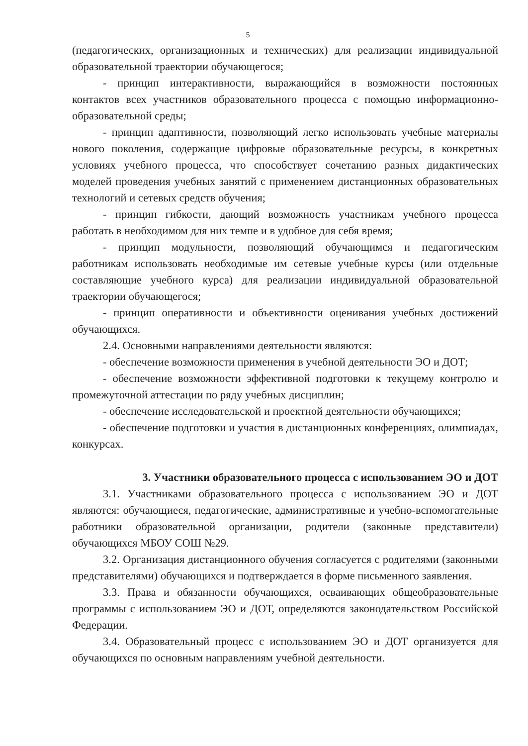5
(педагогических, организационных и технических) для реализации индивидуальной образовательной траектории обучающегося;
- принцип интерактивности, выражающийся в возможности постоянных контактов всех участников образовательного процесса с помощью информационно-образовательной среды;
- принцип адаптивности, позволяющий легко использовать учебные материалы нового поколения, содержащие цифровые образовательные ресурсы, в конкретных условиях учебного процесса, что способствует сочетанию разных дидактических моделей проведения учебных занятий с применением дистанционных образовательных технологий и сетевых средств обучения;
- принцип гибкости, дающий возможность участникам учебного процесса работать в необходимом для них темпе и в удобное для себя время;
- принцип модульности, позволяющий обучающимся и педагогическим работникам использовать необходимые им сетевые учебные курсы (или отдельные составляющие учебного курса) для реализации индивидуальной образовательной траектории обучающегося;
- принцип оперативности и объективности оценивания учебных достижений обучающихся.
2.4. Основными направлениями деятельности являются:
- обеспечение возможности применения в учебной деятельности ЭО и ДОТ;
- обеспечение возможности эффективной подготовки к текущему контролю и промежуточной аттестации по ряду учебных дисциплин;
- обеспечение исследовательской и проектной деятельности обучающихся;
- обеспечение подготовки и участия в дистанционных конференциях, олимпиадах, конкурсах.
3. Участники образовательного процесса с использованием ЭО и ДОТ
3.1. Участниками образовательного процесса с использованием ЭО и ДОТ являются: обучающиеся, педагогические, административные и учебно-вспомогательные работники образовательной организации, родители (законные представители) обучающихся МБОУ СОШ №29.
3.2. Организация дистанционного обучения согласуется с родителями (законными представителями) обучающихся и подтверждается в форме письменного заявления.
3.3. Права и обязанности обучающихся, осваивающих общеобразовательные программы с использованием ЭО и ДОТ, определяются законодательством Российской Федерации.
3.4. Образовательный процесс с использованием ЭО и ДОТ организуется для обучающихся по основным направлениям учебной деятельности.